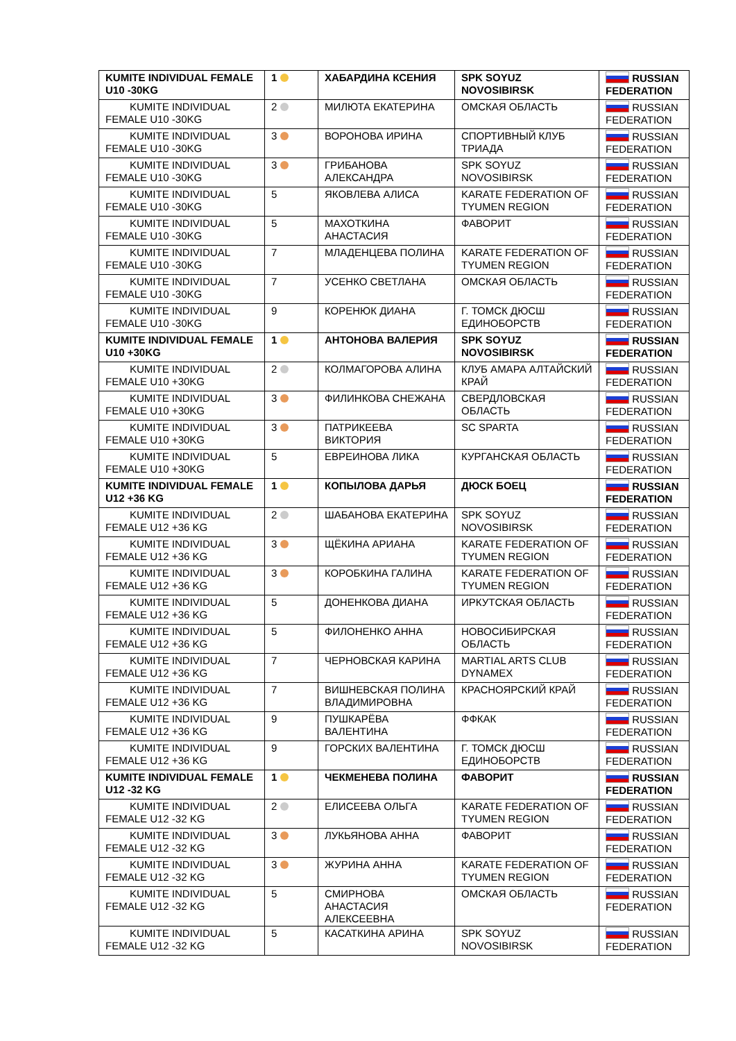| KUMITE INDIVIDUAL FEMALE U10 -30KG | 1 | ХАБАРДИНА КСЕНИЯ | SPK SOYUZ NOVOSIBIRSK | RUSSIAN FEDERATION |
| KUMITE INDIVIDUAL FEMALE U10 -30KG | 2 | МИЛЮТА ЕКАТЕРИНА | ОМСКАЯ ОБЛАСТЬ | RUSSIAN FEDERATION |
| KUMITE INDIVIDUAL FEMALE U10 -30KG | 3 | ВОРОНОВА ИРИНА | СПОРТИВНЫЙ КЛУБ ТРИАДА | RUSSIAN FEDERATION |
| KUMITE INDIVIDUAL FEMALE U10 -30KG | 3 | ГРИБАНОВА АЛЕКСАНДРА | SPK SOYUZ NOVOSIBIRSK | RUSSIAN FEDERATION |
| KUMITE INDIVIDUAL FEMALE U10 -30KG | 5 | ЯКОВЛЕВА АЛИСА | KARATE FEDERATION OF TYUMEN REGION | RUSSIAN FEDERATION |
| KUMITE INDIVIDUAL FEMALE U10 -30KG | 5 | МАХОТКИНА АНАСТАСИЯ | ФАВОРИТ | RUSSIAN FEDERATION |
| KUMITE INDIVIDUAL FEMALE U10 -30KG | 7 | МЛАДЕНЦЕВА ПОЛИНА | KARATE FEDERATION OF TYUMEN REGION | RUSSIAN FEDERATION |
| KUMITE INDIVIDUAL FEMALE U10 -30KG | 7 | УСЕНКО СВЕТЛАНА | ОМСКАЯ ОБЛАСТЬ | RUSSIAN FEDERATION |
| KUMITE INDIVIDUAL FEMALE U10 -30KG | 9 | КОРЕНЮК ДИАНА | Г. ТОМСК ДЮСШ ЕДИНОБОРСТВ | RUSSIAN FEDERATION |
| KUMITE INDIVIDUAL FEMALE U10 +30KG | 1 | АНТОНОВА ВАЛЕРИЯ | SPK SOYUZ NOVOSIBIRSK | RUSSIAN FEDERATION |
| KUMITE INDIVIDUAL FEMALE U10 +30KG | 2 | КОЛМАГОРОВА АЛИНА | КЛУБ АМАРА АЛТАЙСКИЙ КРАЙ | RUSSIAN FEDERATION |
| KUMITE INDIVIDUAL FEMALE U10 +30KG | 3 | ФИЛИНКОВА СНЕЖАНА | СВЕРДЛОВСКАЯ ОБЛАСТЬ | RUSSIAN FEDERATION |
| KUMITE INDIVIDUAL FEMALE U10 +30KG | 3 | ПАТРИКЕЕВА ВИКТОРИЯ | SC SPARTA | RUSSIAN FEDERATION |
| KUMITE INDIVIDUAL FEMALE U10 +30KG | 5 | ЕВРЕИНОВА ЛИКА | КУРГАНСКАЯ ОБЛАСТЬ | RUSSIAN FEDERATION |
| KUMITE INDIVIDUAL FEMALE U12 +36 KG | 1 | КОПЫЛОВА ДАРЬЯ | ДЮСК БОЕЦ | RUSSIAN FEDERATION |
| KUMITE INDIVIDUAL FEMALE U12 +36 KG | 2 | ШАБАНОВА ЕКАТЕРИНА | SPK SOYUZ NOVOSIBIRSK | RUSSIAN FEDERATION |
| KUMITE INDIVIDUAL FEMALE U12 +36 KG | 3 | ЩЁКИНА АРИАНА | KARATE FEDERATION OF TYUMEN REGION | RUSSIAN FEDERATION |
| KUMITE INDIVIDUAL FEMALE U12 +36 KG | 3 | КОРОБКИНА ГАЛИНА | KARATE FEDERATION OF TYUMEN REGION | RUSSIAN FEDERATION |
| KUMITE INDIVIDUAL FEMALE U12 +36 KG | 5 | ДОНЕНКОВА ДИАНА | ИРКУТСКАЯ ОБЛАСТЬ | RUSSIAN FEDERATION |
| KUMITE INDIVIDUAL FEMALE U12 +36 KG | 5 | ФИЛОНЕНКО АННА | НОВОСИБИРСКАЯ ОБЛАСТЬ | RUSSIAN FEDERATION |
| KUMITE INDIVIDUAL FEMALE U12 +36 KG | 7 | ЧЕРНОВСКАЯ КАРИНА | MARTIAL ARTS CLUB DYNAMEX | RUSSIAN FEDERATION |
| KUMITE INDIVIDUAL FEMALE U12 +36 KG | 7 | ВИШНЕВСКАЯ ПОЛИНА ВЛАДИМИРОВНА | КРАСНОЯРСКИЙ КРАЙ | RUSSIAN FEDERATION |
| KUMITE INDIVIDUAL FEMALE U12 +36 KG | 9 | ПУШКАРЁВА ВАЛЕНТИНА | ФФКАК | RUSSIAN FEDERATION |
| KUMITE INDIVIDUAL FEMALE U12 +36 KG | 9 | ГОРСКИХ ВАЛЕНТИНА | Г. ТОМСК ДЮСШ ЕДИНОБОРСТВ | RUSSIAN FEDERATION |
| KUMITE INDIVIDUAL FEMALE U12 -32 KG | 1 | ЧЕКМЕНЕВА ПОЛИНА | ФАВОРИТ | RUSSIAN FEDERATION |
| KUMITE INDIVIDUAL FEMALE U12 -32 KG | 2 | ЕЛИСЕЕВА ОЛЬГА | KARATE FEDERATION OF TYUMEN REGION | RUSSIAN FEDERATION |
| KUMITE INDIVIDUAL FEMALE U12 -32 KG | 3 | ЛУКЬЯНОВА АННА | ФАВОРИТ | RUSSIAN FEDERATION |
| KUMITE INDIVIDUAL FEMALE U12 -32 KG | 3 | ЖУРИНА АННА | KARATE FEDERATION OF TYUMEN REGION | RUSSIAN FEDERATION |
| KUMITE INDIVIDUAL FEMALE U12 -32 KG | 5 | СМИРНОВА АНАСТАСИЯ АЛЕКСЕЕВНА | ОМСКАЯ ОБЛАСТЬ | RUSSIAN FEDERATION |
| KUMITE INDIVIDUAL FEMALE U12 -32 KG | 5 | КАСАТКИНА АРИНА | SPK SOYUZ NOVOSIBIRSK | RUSSIAN FEDERATION |